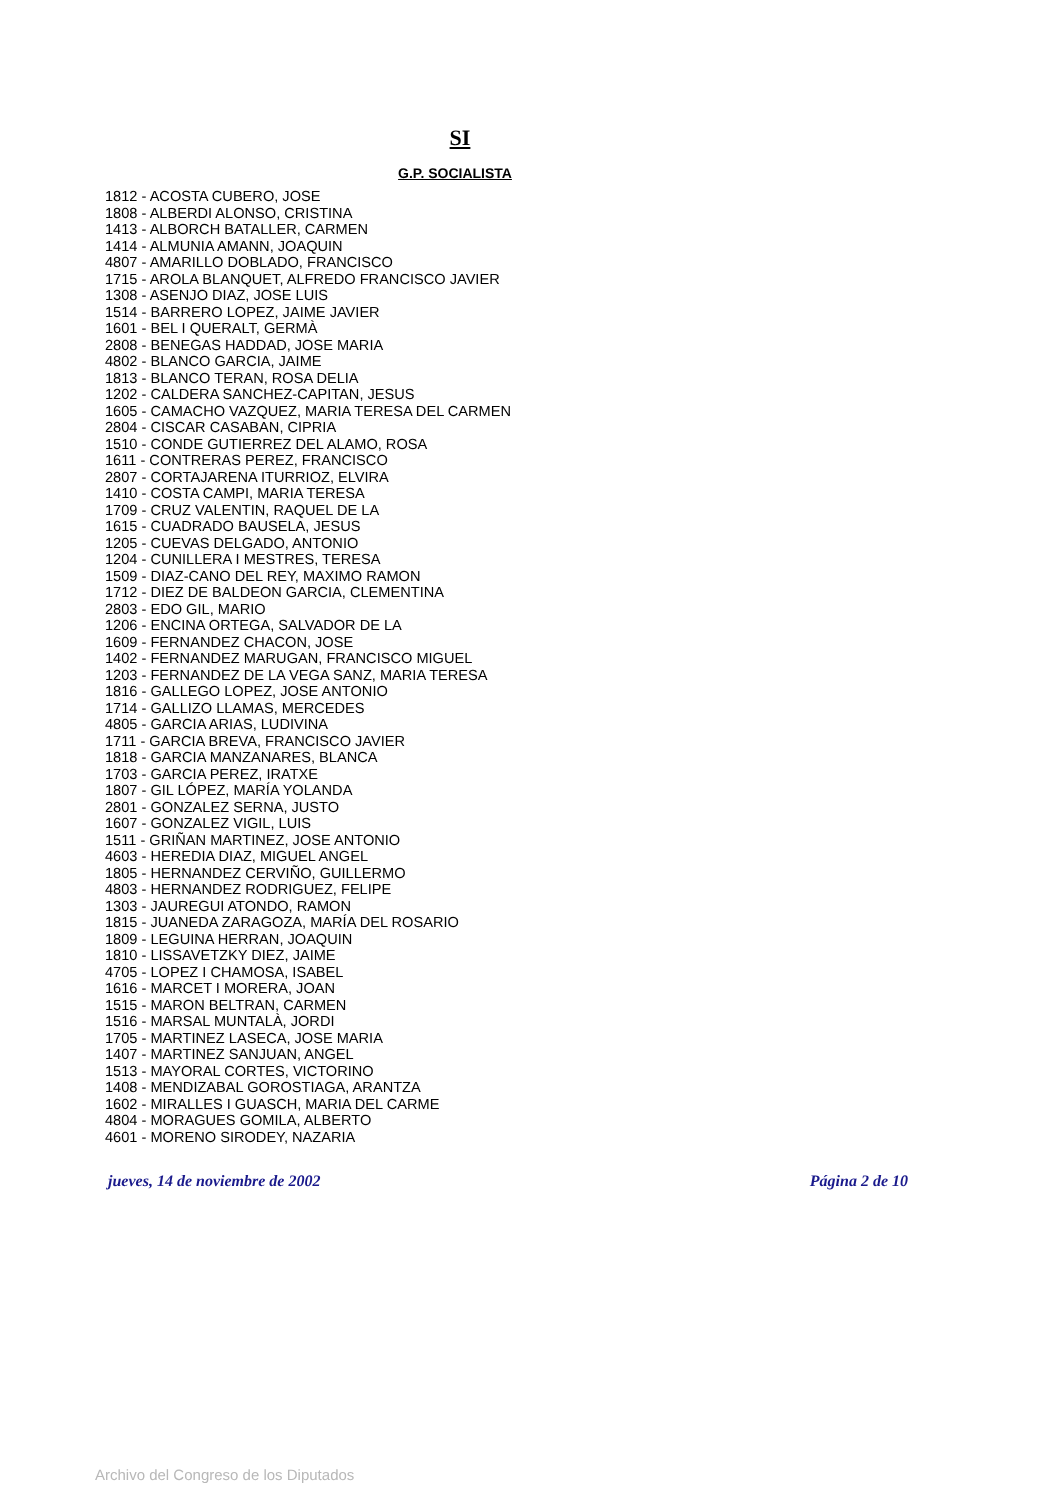SI
G.P. SOCIALISTA
1812 - ACOSTA CUBERO, JOSE
1808 - ALBERDI ALONSO, CRISTINA
1413 - ALBORCH BATALLER, CARMEN
1414 - ALMUNIA AMANN, JOAQUIN
4807 - AMARILLO DOBLADO, FRANCISCO
1715 - AROLA BLANQUET, ALFREDO FRANCISCO JAVIER
1308 - ASENJO DIAZ, JOSE LUIS
1514 - BARRERO LOPEZ, JAIME JAVIER
1601 - BEL I QUERALT, GERMÀ
2808 - BENEGAS HADDAD, JOSE MARIA
4802 - BLANCO GARCIA, JAIME
1813 - BLANCO TERAN, ROSA DELIA
1202 - CALDERA SANCHEZ-CAPITAN, JESUS
1605 - CAMACHO VAZQUEZ, MARIA TERESA DEL CARMEN
2804 - CISCAR CASABAN, CIPRIA
1510 - CONDE GUTIERREZ DEL ALAMO, ROSA
1611 - CONTRERAS PEREZ, FRANCISCO
2807 - CORTAJARENA ITURRIOZ, ELVIRA
1410 - COSTA CAMPI, MARIA TERESA
1709 - CRUZ VALENTIN, RAQUEL DE LA
1615 - CUADRADO BAUSELA, JESUS
1205 - CUEVAS DELGADO, ANTONIO
1204 - CUNILLERA I MESTRES, TERESA
1509 - DIAZ-CANO DEL REY, MAXIMO RAMON
1712 - DIEZ DE BALDEON GARCIA, CLEMENTINA
2803 - EDO GIL, MARIO
1206 - ENCINA ORTEGA, SALVADOR DE LA
1609 - FERNANDEZ CHACON, JOSE
1402 - FERNANDEZ MARUGAN, FRANCISCO MIGUEL
1203 - FERNANDEZ DE LA VEGA SANZ, MARIA TERESA
1816 - GALLEGO LOPEZ, JOSE ANTONIO
1714 - GALLIZO LLAMAS, MERCEDES
4805 - GARCIA ARIAS, LUDIVINA
1711 - GARCIA BREVA, FRANCISCO JAVIER
1818 - GARCIA MANZANARES, BLANCA
1703 - GARCIA PEREZ, IRATXE
1807 - GIL LÓPEZ, MARÍA YOLANDA
2801 - GONZALEZ SERNA, JUSTO
1607 - GONZALEZ VIGIL, LUIS
1511 - GRIÑAN MARTINEZ, JOSE ANTONIO
4603 - HEREDIA DIAZ, MIGUEL ANGEL
1805 - HERNANDEZ CERVIÑO, GUILLERMO
4803 - HERNANDEZ RODRIGUEZ, FELIPE
1303 - JAUREGUI ATONDO, RAMON
1815 - JUANEDA ZARAGOZA, MARÍA DEL ROSARIO
1809 - LEGUINA HERRAN, JOAQUIN
1810 - LISSAVETZKY DIEZ, JAIME
4705 - LOPEZ I CHAMOSA, ISABEL
1616 - MARCET I MORERA, JOAN
1515 - MARON BELTRAN, CARMEN
1516 - MARSAL MUNTALÀ, JORDI
1705 - MARTINEZ LASECA, JOSE MARIA
1407 - MARTINEZ SANJUAN, ANGEL
1513 - MAYORAL CORTES, VICTORINO
1408 - MENDIZABAL GOROSTIAGA, ARANTZA
1602 - MIRALLES I GUASCH, MARIA DEL CARME
4804 - MORAGUES GOMILA, ALBERTO
4601 - MORENO SIRODEY, NAZARIA
jueves, 14 de noviembre de 2002 Página 2 de 10
Archivo del Congreso de los Diputados